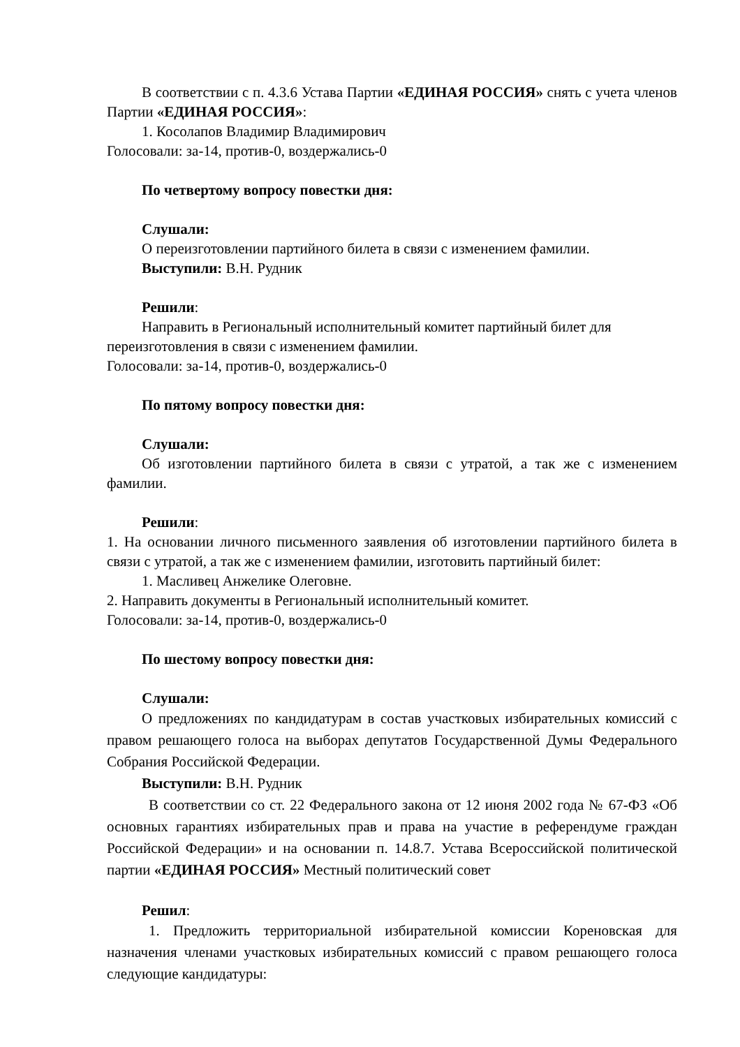В соответствии с п. 4.3.6 Устава Партии «ЕДИНАЯ РОССИЯ» снять с учета членов Партии «ЕДИНАЯ РОССИЯ»:
1. Косолапов Владимир Владимирович
Голосовали: за-14, против-0, воздержались-0
По четвертому вопросу повестки дня:
Слушали:
О переизготовлении партийного билета в связи с изменением фамилии.
Выступили: В.Н. Рудник
Решили:
Направить в Региональный исполнительный комитет партийный билет для переизготовления в связи с изменением фамилии.
Голосовали: за-14, против-0, воздержались-0
По пятому вопросу повестки дня:
Слушали:
Об изготовлении партийного билета в связи с утратой, а так же с изменением фамилии.
Решили:
1. На основании личного письменного заявления об изготовлении партийного билета в связи с утратой, а так же с изменением фамилии, изготовить партийный билет:
1. Масливец Анжелике Олеговне.
2. Направить документы в Региональный исполнительный комитет.
Голосовали: за-14, против-0, воздержались-0
По шестому вопросу повестки дня:
Слушали:
О предложениях по кандидатурам в состав участковых избирательных комиссий с правом решающего голоса на выборах депутатов Государственной Думы Федерального Собрания Российской Федерации.
Выступили: В.Н. Рудник
В соответствии со ст. 22 Федерального закона от 12 июня 2002 года № 67-ФЗ «Об основных гарантиях избирательных прав и права на участие в референдуме граждан Российской Федерации» и на основании п. 14.8.7. Устава Всероссийской политической партии «ЕДИНАЯ РОССИЯ» Местный политический совет
Решил:
1. Предложить территориальной избирательной комиссии Кореновская для назначения членами участковых избирательных комиссий с правом решающего голоса следующие кандидатуры: